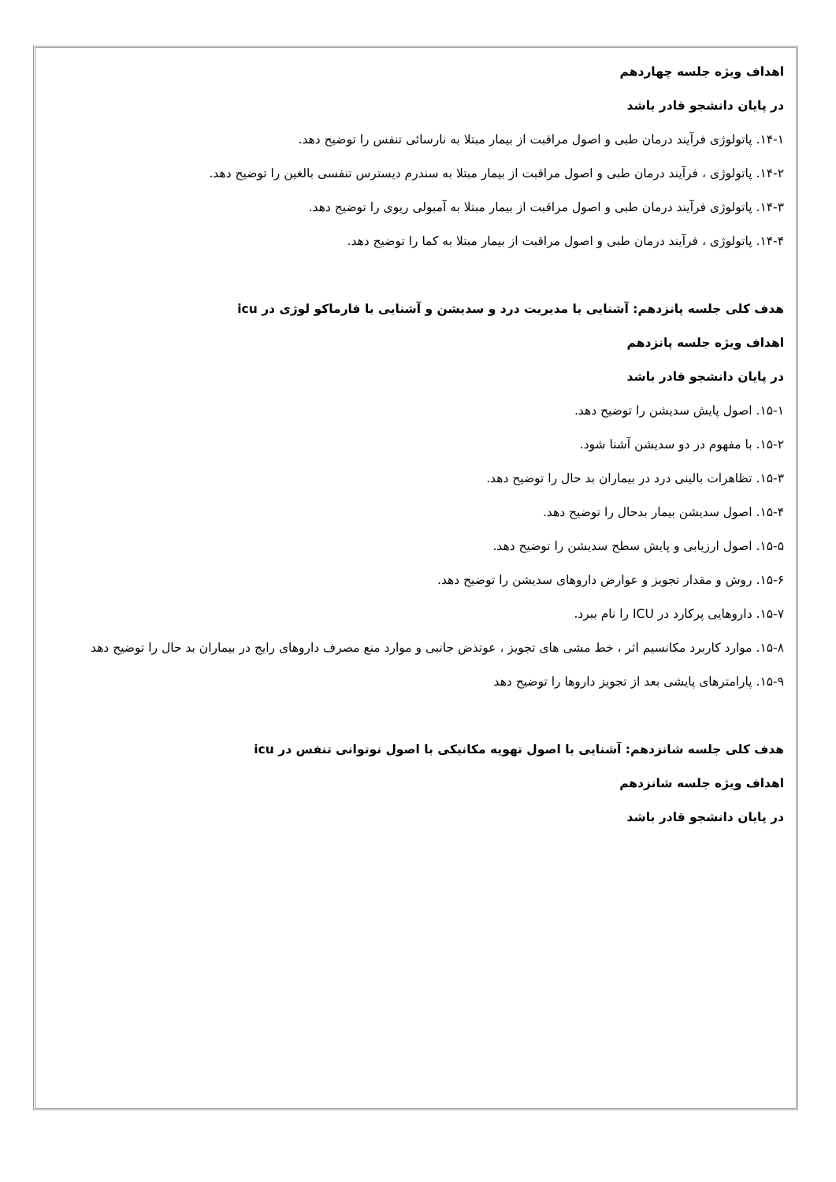اهداف ویژه جلسه چهاردهم
در پایان دانشجو قادر باشد
۱۴-۱. پاتولوژی فرآیند درمان طبی و اصول مراقبت از بیمار مبتلا به نارسائی تنفس را توضیح دهد.
۱۴-۲. پاتولوژی ، فرآیند درمان طبی و اصول مراقبت از بیمار مبتلا به سندرم دیسترس تنفسی بالغین را توضیح دهد.
۱۴-۳. پاتولوژی فرآیند درمان طبی و اصول مراقبت از بیمار مبتلا به آمبولی ریوی را توضیح دهد.
۱۴-۴. پاتولوژی ، فرآیند درمان طبی و اصول مراقبت از بیمار مبتلا به کما را توضیح دهد.
هدف کلی جلسه پانزدهم: آشنایی با مدیریت درد و سدیشن و آشنایی با فارماکو لوژی در icu
اهداف ویژه جلسه پانزدهم
در پایان دانشجو قادر باشد
۱۵-۱. اصول پایش سدیشن را توضیح دهد.
۱۵-۲. با مفهوم در دو سدیشن آشنا شود.
۱۵-۳. تظاهرات بالینی درد در بیماران بد حال را توضیح دهد.
۱۵-۴. اصول سدیشن بیمار بدحال را توضیح دهد.
۱۵-۵. اصول ارزیابی و پایش سطح سدیشن را توضیح دهد.
۱۵-۶. روش و مقدار تجویز و عوارض داروهای سدیشن را توضیح دهد.
۱۵-۷. داروهایی پرکارد در ICU را نام ببرد.
۱۵-۸. موارد کاربرد مکانسیم اثر ، خط مشی های تجویز ، عوتذض جانبی و موارد منع مصرف داروهای رایج در بیماران بد حال را توضیح دهد
۱۵-۹. پارامترهای پایشی بعد از تجویز داروها را توضیح دهد
هدف کلی جلسه شانزدهم: آشنایی با اصول تهویه مکانیکی با اصول نوتوانی تنفس در icu
اهداف ویژه جلسه شانزدهم
در پایان دانشجو قادر باشد